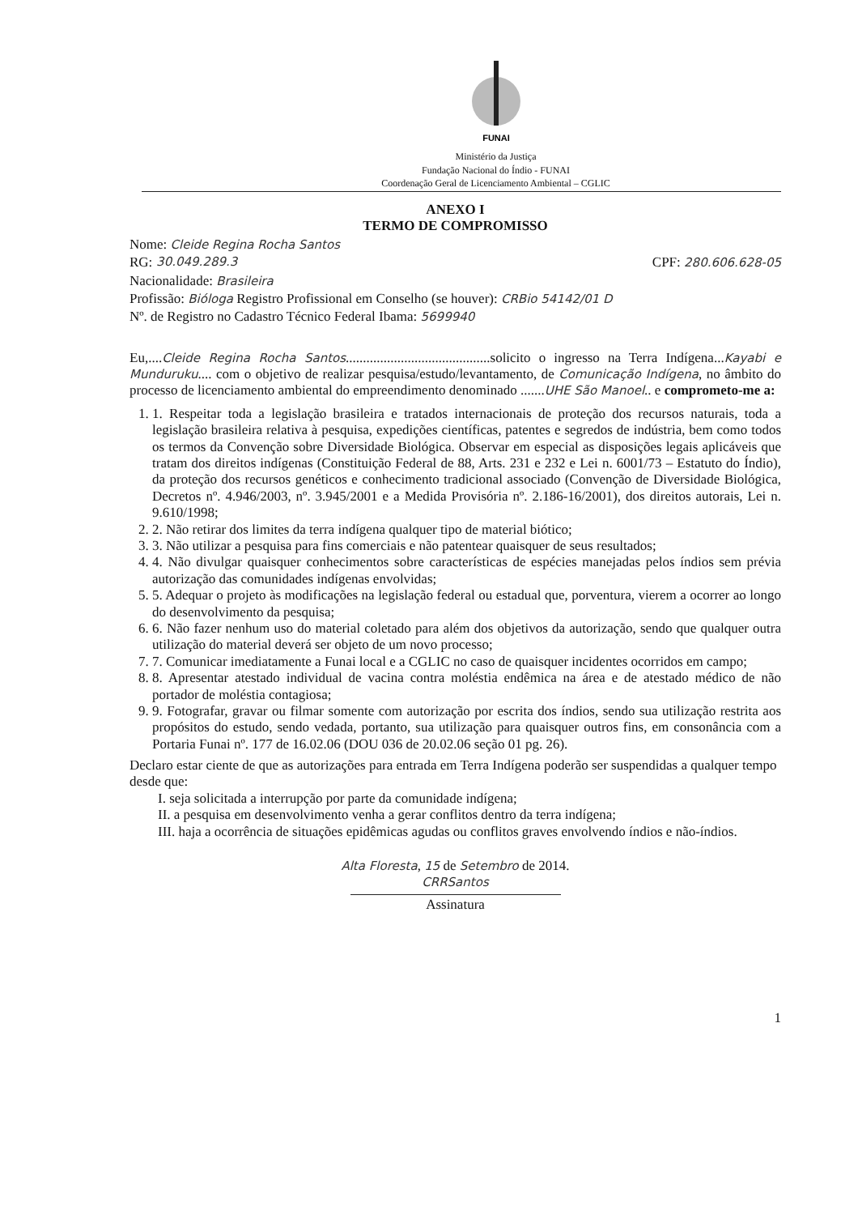FUNAI
Ministério da Justiça
Fundação Nacional do Índio - FUNAI
Coordenação Geral de Licenciamento Ambiental – CGLIC
ANEXO I
TERMO DE COMPROMISSO
Nome: Cleide Regina Rocha Santos
RG: 30.049.289.3 CPF: 280.606.628-05
Nacionalidade: Brasileira
Profissão: Bióloga Registro Profissional em Conselho (se houver): CRBio 54142/01 D
Nº. de Registro no Cadastro Técnico Federal Ibama: 5699940
Eu,....Cleide Regina Rocha Santos..........................................solicito o ingresso na Terra Indígena...Kayabi e Munduruku.... com o objetivo de realizar pesquisa/estudo/levantamento, de Comunicação Indígena, no âmbito do processo de licenciamento ambiental do empreendimento denominado .......UHE São Manoel.. e comprometo-me a:
1. 1. Respeitar toda a legislação brasileira e tratados internacionais de proteção dos recursos naturais, toda a legislação brasileira relativa à pesquisa, expedições científicas, patentes e segredos de indústria, bem como todos os termos da Convenção sobre Diversidade Biológica. Observar em especial as disposições legais aplicáveis que tratam dos direitos indígenas (Constituição Federal de 88, Arts. 231 e 232 e Lei n. 6001/73 – Estatuto do Índio), da proteção dos recursos genéticos e conhecimento tradicional associado (Convenção de Diversidade Biológica, Decretos nº. 4.946/2003, nº. 3.945/2001 e a Medida Provisória nº. 2.186-16/2001), dos direitos autorais, Lei n. 9.610/1998;
2. 2. Não retirar dos limites da terra indígena qualquer tipo de material biótico;
3. 3. Não utilizar a pesquisa para fins comerciais e não patentear quaisquer de seus resultados;
4. 4. Não divulgar quaisquer conhecimentos sobre características de espécies manejadas pelos índios sem prévia autorização das comunidades indígenas envolvidas;
5. 5. Adequar o projeto às modificações na legislação federal ou estadual que, porventura, vierem a ocorrer ao longo do desenvolvimento da pesquisa;
6. 6. Não fazer nenhum uso do material coletado para além dos objetivos da autorização, sendo que qualquer outra utilização do material deverá ser objeto de um novo processo;
7. 7. Comunicar imediatamente a Funai local e a CGLIC no caso de quaisquer incidentes ocorridos em campo;
8. 8. Apresentar atestado individual de vacina contra moléstia endêmica na área e de atestado médico de não portador de moléstia contagiosa;
9. 9. Fotografar, gravar ou filmar somente com autorização por escrita dos índios, sendo sua utilização restrita aos propósitos do estudo, sendo vedada, portanto, sua utilização para quaisquer outros fins, em consonância com a Portaria Funai nº. 177 de 16.02.06 (DOU 036 de 20.02.06 seção 01 pg. 26).
Declaro estar ciente de que as autorizações para entrada em Terra Indígena poderão ser suspendidas a qualquer tempo desde que:
I. seja solicitada a interrupção por parte da comunidade indígena;
II. a pesquisa em desenvolvimento venha a gerar conflitos dentro da terra indígena;
III. haja a ocorrência de situações epidêmicas agudas ou conflitos graves envolvendo índios e não-índios.
Alta Floresta, 15 de Setembro de 2014.
CRRSantos
Assinatura
1